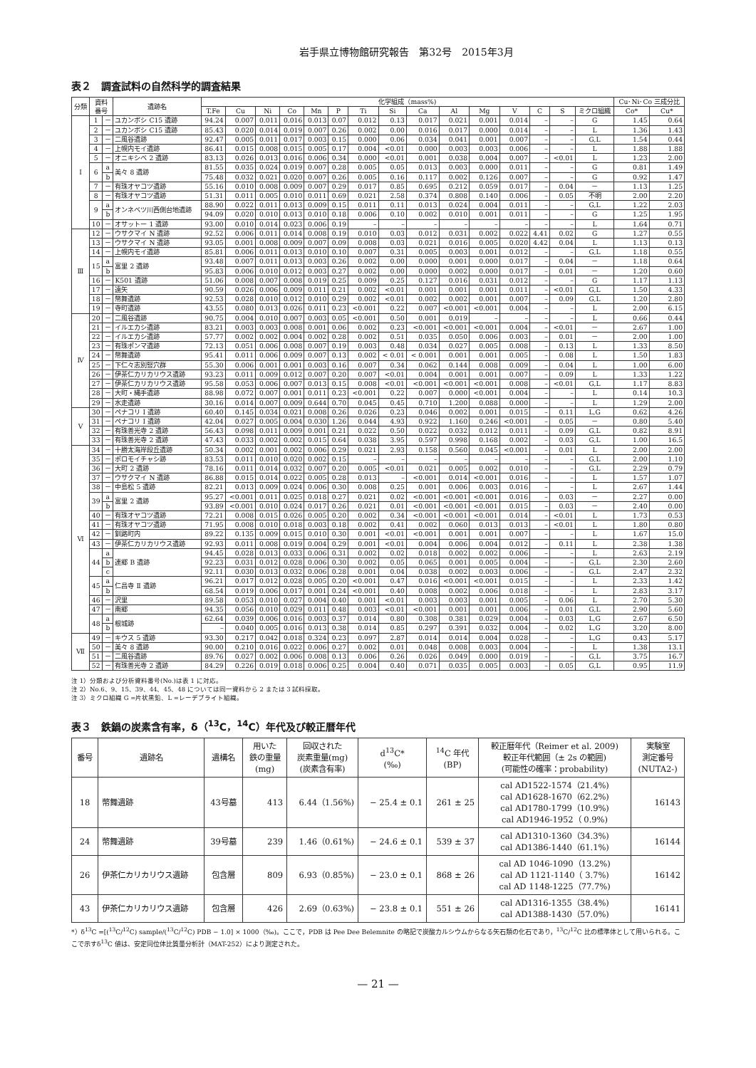岩手県立博物館研究報告　第32号　2015年3月
表２　調査試料の自然科学的調査結果
| 分類 | 資料 番号 | | 遺跡名 | 化学組成（mass%) | | | | | | | | | | | | | | | Cu･Ni･Co 三成分比 | |
| --- | --- | --- | --- | --- | --- | --- | --- | --- | --- | --- | --- | --- | --- | --- | --- | --- | --- | --- | --- | --- |
| | | | | T.Fe | Cu | Ni | Co | Mn | P | Ti | Si | Ca | Al | Mg | V | C | S | ミクロ組織 | Co* | Cu* |
| Ⅰ | 1 | － | ユカンボシ C15 遺跡 | 94.24 | 0.007 | 0.011 | 0.016 | 0.013 | 0.07 | 0.012 | 0.13 | 0.017 | 0.021 | 0.001 | 0.014 | – | – | G | 1.45 | 0.64 |
| | 2 | － | ユカンボシ C15 遺跡 | 85.43 | 0.020 | 0.014 | 0.019 | 0.007 | 0.26 | 0.002 | 0.00 | 0.016 | 0.017 | 0.000 | 0.014 | – | – | L | 1.36 | 1.43 |
| | 3 | － | 二風谷遺跡 | 92.47 | 0.005 | 0.011 | 0.017 | 0.003 | 0.15 | 0.000 | 0.06 | 0.034 | 0.041 | 0.001 | 0.007 | – | – | G,L | 1.54 | 0.44 |
| | 4 | － | 上幌内モイ遺跡 | 86.41 | 0.015 | 0.008 | 0.015 | 0.005 | 0.17 | 0.004 | <0.01 | 0.000 | 0.003 | 0.003 | 0.006 | – | – | L | 1.88 | 1.88 |
| | 5 | － | オニキシベ 2 遺跡 | 83.13 | 0.026 | 0.013 | 0.016 | 0.006 | 0.34 | 0.000 | <0.01 | 0.001 | 0.038 | 0.004 | 0.007 | – | <0.01 | L | 1.23 | 2.00 |
| | 6 | a | 美々 8 遺跡 | 81.55 | 0.035 | 0.024 | 0.019 | 0.007 | 0.28 | 0.005 | 0.05 | 0.013 | 0.003 | 0.000 | 0.011 | – | – | G | 0.81 | 1.49 |
| | | b | | 75.48 | 0.032 | 0.021 | 0.020 | 0.007 | 0.26 | 0.005 | 0.16 | 0.117 | 0.002 | 0.126 | 0.007 | – | – | G | 0.92 | 1.47 |
| | 7 | － | 有珠オヤコツ遺跡 | 55.16 | 0.010 | 0.008 | 0.009 | 0.007 | 0.29 | 0.017 | 0.85 | 0.695 | 0.212 | 0.059 | 0.017 | – | 0.04 | － | 1.13 | 1.25 |
| | 8 | － | 有珠オヤコツ遺跡 | 51.31 | 0.011 | 0.005 | 0.010 | 0.011 | 0.69 | 0.021 | 2.58 | 0.374 | 0.808 | 0.140 | 0.006 | – | 0.05 | 不明 | 2.00 | 2.20 |
| | 9 | a | オンネベツ川西側台地遺跡 | 88.90 | 0.022 | 0.011 | 0.013 | 0.009 | 0.15 | 0.011 | 0.11 | 0.013 | 0.024 | 0.004 | 0.011 | – | – | G,L | 1.22 | 2.03 |
| | | b | | 94.09 | 0.020 | 0.010 | 0.013 | 0.010 | 0.18 | 0.006 | 0.10 | 0.002 | 0.010 | 0.001 | 0.011 | – | – | G | 1.25 | 1.95 |
| | 10 | － | オサットー 1 遺跡 | 93.00 | 0.010 | 0.014 | 0.023 | 0.006 | 0.19 | – | – | – | – | – | – | – | – | L | 1.64 | 0.71 |
| Ⅲ | 12 | － | ウサクマイ N 遺跡 | 92.52 | 0.006 | 0.011 | 0.014 | 0.008 | 0.19 | 0.010 | 0.03 | 0.012 | 0.031 | 0.002 | 0.022 | 4.41 | 0.02 | G | 1.27 | 0.55 |
| | 13 | － | ウサクマイ N 遺跡 | 93.05 | 0.001 | 0.008 | 0.009 | 0.007 | 0.09 | 0.008 | 0.03 | 0.021 | 0.016 | 0.005 | 0.020 | 4.42 | 0.04 | L | 1.13 | 0.13 |
| | 14 | － | 上幌内モイ遺跡 | 85.81 | 0.006 | 0.011 | 0.013 | 0.010 | 0.10 | 0.007 | 0.31 | 0.005 | 0.003 | 0.001 | 0.012 | – | – | G,L | 1.18 | 0.55 |
| | 15 | a | 富里 2 遺跡 | 93.48 | 0.007 | 0.011 | 0.013 | 0.003 | 0.26 | 0.002 | 0.00 | 0.000 | 0.001 | 0.000 | 0.017 | – | 0.04 | － | 1.18 | 0.64 |
| | | b | | 95.83 | 0.006 | 0.010 | 0.012 | 0.003 | 0.27 | 0.002 | 0.00 | 0.000 | 0.002 | 0.000 | 0.017 | – | 0.01 | － | 1.20 | 0.60 |
| | 16 | － | K501 遺跡 | 51.06 | 0.008 | 0.007 | 0.008 | 0.019 | 0.25 | 0.009 | 0.25 | 0.127 | 0.016 | 0.031 | 0.012 | – | – | G | 1.17 | 1.13 |
| | 17 | － | 遠矢 | 90.59 | 0.026 | 0.006 | 0.009 | 0.011 | 0.21 | 0.002 | <0.01 | 0.001 | 0.001 | 0.001 | 0.011 | – | <0.01 | G,L | 1.50 | 4.33 |
| | 18 | － | 幣舞遺跡 | 92.53 | 0.028 | 0.010 | 0.012 | 0.010 | 0.29 | 0.002 | <0.01 | 0.002 | 0.002 | 0.001 | 0.007 | – | 0.09 | G,L | 1.20 | 2.80 |
| | 19 | － | 寺町遺跡 | 43.55 | 0.080 | 0.013 | 0.026 | 0.011 | 0.23 | <0.001 | 0.22 | 0.007 | <0.001 | <0.001 | 0.004 | – | – | L | 2.00 | 6.15 |
| Ⅳ | 20 | － | 二風谷遺跡 | 90.75 | 0.004 | 0.010 | 0.007 | 0.003 | 0.05 | <0.001 | 0.50 | 0.001 | 0.019 | – | – | – | – | L | 0.66 | 0.44 |
| | 21 | － | イルエカシ遺跡 | 83.21 | 0.003 | 0.003 | 0.008 | 0.001 | 0.06 | 0.002 | 0.23 | <0.001 | <0.001 | <0.001 | 0.004 | – | <0.01 | － | 2.67 | 1.00 |
| | 22 | － | イルエカシ遺跡 | 57.77 | 0.002 | 0.002 | 0.004 | 0.002 | 0.28 | 0.002 | 0.51 | 0.035 | 0.050 | 0.006 | 0.003 | – | 0.01 | － | 2.00 | 1.00 |
| | 23 | － | 有珠ポンマ遺跡 | 72.13 | 0.051 | 0.006 | 0.008 | 0.007 | 0.19 | 0.003 | 0.48 | 0.034 | 0.027 | 0.005 | 0.008 | – | 0.13 | L | 1.33 | 8.50 |
| | 24 | － | 幣舞遺跡 | 95.41 | 0.011 | 0.006 | 0.009 | 0.007 | 0.13 | 0.002 | < 0.01 | < 0.001 | 0.001 | 0.001 | 0.005 | – | 0.08 | L | 1.50 | 1.83 |
| | 25 | － | 下仁々志別竪穴群 | 55.30 | 0.006 | 0.001 | 0.001 | 0.003 | 0.16 | 0.007 | 0.34 | 0.062 | 0.144 | 0.008 | 0.009 | – | 0.04 | L | 1.00 | 6.00 |
| | 26 | － | 伊茶仁カリカリウス遺跡 | 93.23 | 0.011 | 0.009 | 0.012 | 0.007 | 0.20 | 0.007 | <0.01 | 0.004 | 0.001 | 0.001 | 0.007 | – | 0.09 | L | 1.33 | 1.22 |
| | 27 | － | 伊茶仁カリカリウス遺跡 | 95.58 | 0.053 | 0.006 | 0.007 | 0.013 | 0.15 | 0.008 | <0.01 | <0.001 | <0.001 | <0.001 | 0.008 | – | <0.01 | G,L | 1.17 | 8.83 |
| | 28 | － | 大町・縄手遺跡 | 88.98 | 0.072 | 0.007 | 0.001 | 0.011 | 0.23 | <0.001 | 0.22 | 0.007 | 0.000 | <0.001 | 0.004 | – | – | L | 0.14 | 10.3 |
| | 29 | － | 水走遺跡 | 30.16 | 0.014 | 0.007 | 0.009 | 0.644 | 0.70 | 0.045 | 0.45 | 0.710 | 1.200 | 0.088 | 0.000 | – | – | L | 1.29 | 2.00 |
| Ⅴ | 30 | － | ペナコリ Ⅰ 遺跡 | 60.40 | 0.145 | 0.034 | 0.021 | 0.008 | 0.26 | 0.026 | 0.23 | 0.046 | 0.002 | 0.001 | 0.015 | – | 0.11 | L,G | 0.62 | 4.26 |
| | 31 | － | ペナコリ Ⅰ 遺跡 | 42.04 | 0.027 | 0.005 | 0.004 | 0.030 | 1.26 | 0.044 | 4.93 | 0.922 | 1.160 | 0.246 | <0.001 | – | 0.05 | － | 0.80 | 5.40 |
| | 32 | － | 有珠善光寺 2 遺跡 | 56.43 | 0.098 | 0.011 | 0.009 | 0.001 | 0.21 | 0.022 | 0.50 | 0.022 | 0.032 | 0.012 | 0.011 | – | 0.09 | G,L | 0.82 | 8.91 |
| | 33 | － | 有珠善光寺 2 遺跡 | 47.43 | 0.033 | 0.002 | 0.002 | 0.015 | 0.64 | 0.038 | 3.95 | 0.597 | 0.998 | 0.168 | 0.002 | – | 0.03 | G,L | 1.00 | 16.5 |
| Ⅵ | 34 | － | 十勝太海岸段丘遺跡 | 50.34 | 0.002 | 0.001 | 0.002 | 0.006 | 0.29 | 0.021 | 2.93 | 0.158 | 0.560 | 0.045 | <0.001 | – | 0.01 | L | 2.00 | 2.00 |
| | 35 | － | ポロモイチャシ跡 | 83.53 | 0.011 | 0.010 | 0.020 | 0.002 | 0.15 | – | – | – | – | – | – | – | – | G,L | 2.00 | 1.10 |
| | 36 | － | 大町 2 遺跡 | 78.16 | 0.011 | 0.014 | 0.032 | 0.007 | 0.20 | 0.005 | <0.01 | 0.021 | 0.005 | 0.002 | 0.010 | – | – | G,L | 2.29 | 0.79 |
| | 37 | － | ウサクマイ N 遺跡 | 86.88 | 0.015 | 0.014 | 0.022 | 0.005 | 0.28 | 0.013 | – | <0.001 | 0.014 | <0.001 | 0.016 | – | – | L | 1.57 | 1.07 |
| | 38 | － | 中島松 5 遺跡 | 82.21 | 0.013 | 0.009 | 0.024 | 0.006 | 0.30 | 0.008 | 0.25 | 0.001 | 0.006 | 0.003 | 0.016 | – | – | L | 2.67 | 1.44 |
| | 39 | a | 富里 2 遺跡 | 95.27 | <0.001 | 0.011 | 0.025 | 0.018 | 0.27 | 0.021 | 0.02 | <0.001 | <0.001 | <0.001 | 0.016 | – | 0.03 | － | 2.27 | 0.00 |
| | | b | | 93.89 | <0.001 | 0.010 | 0.024 | 0.017 | 0.26 | 0.021 | 0.01 | <0.001 | <0.001 | <0.001 | 0.015 | – | 0.03 | － | 2.40 | 0.00 |
| | 40 | － | 有珠オヤコツ遺跡 | 72.21 | 0.008 | 0.015 | 0.026 | 0.005 | 0.20 | 0.002 | 0.34 | <0.001 | <0.001 | <0.001 | 0.014 | – | <0.01 | L | 1.73 | 0.53 |
| | 41 | － | 有珠オヤコツ遺跡 | 71.95 | 0.008 | 0.010 | 0.018 | 0.003 | 0.18 | 0.002 | 0.41 | 0.002 | 0.060 | 0.013 | 0.013 | – | <0.01 | L | 1.80 | 0.80 |
| | 42 | － | 釧路町内 | 89.22 | 0.135 | 0.009 | 0.015 | 0.010 | 0.30 | 0.001 | <0.01 | <0.001 | 0.001 | 0.001 | 0.007 | – | – | L | 1.67 | 15.0 |
| | 43 | － | 伊茶仁カリカリウス遺跡 | 92.93 | 0.011 | 0.008 | 0.019 | 0.004 | 0.29 | 0.001 | <0.01 | 0.004 | 0.006 | 0.004 | 0.012 | – | 0.11 | L | 2.38 | 1.38 |
| | 44 | a | 連郷 B 遺跡 | 94.45 | 0.028 | 0.013 | 0.033 | 0.006 | 0.31 | 0.002 | 0.02 | 0.018 | 0.002 | 0.002 | 0.006 | – | – | L | 2.63 | 2.19 |
| | | b | | 92.23 | 0.031 | 0.012 | 0.028 | 0.006 | 0.30 | 0.002 | 0.05 | 0.065 | 0.001 | 0.005 | 0.004 | – | – | G,L | 2.30 | 2.60 |
| | | c | | 92.11 | 0.030 | 0.013 | 0.032 | 0.006 | 0.28 | 0.001 | 0.04 | 0.038 | 0.002 | 0.003 | 0.006 | – | – | G,L | 2.47 | 2.32 |
| | 45 | a | 仁昌寺 Ⅱ 遺跡 | 96.21 | 0.017 | 0.012 | 0.028 | 0.005 | 0.20 | <0.001 | 0.47 | 0.016 | <0.001 | <0.001 | 0.015 | – | – | L | 2.33 | 1.42 |
| | | b | | 68.54 | 0.019 | 0.006 | 0.017 | 0.001 | 0.24 | <0.001 | 0.40 | 0.008 | 0.002 | 0.006 | 0.018 | – | – | L | 2.83 | 3.17 |
| | 46 | － | 沢里 | 89.58 | 0.053 | 0.010 | 0.027 | 0.004 | 0.40 | 0.001 | <0.01 | 0.003 | 0.003 | 0.001 | 0.005 | – | 0.06 | L | 2.70 | 5.30 |
| | 47 | － | 南郷 | 94.35 | 0.056 | 0.010 | 0.029 | 0.011 | 0.48 | 0.003 | <0.01 | <0.001 | 0.001 | 0.001 | 0.006 | – | 0.01 | G,L | 2.90 | 5.60 |
| | 48 | a | 根城跡 | 62.64 | 0.039 | 0.006 | 0.016 | 0.003 | 0.37 | 0.014 | 0.80 | 0.308 | 0.381 | 0.029 | 0.004 | – | 0.03 | L,G | 2.67 | 6.50 |
| | | b | | – | 0.040 | 0.005 | 0.016 | 0.013 | 0.38 | 0.014 | 0.85 | 0.297 | 0.391 | 0.032 | 0.004 | – | 0.02 | L,G | 3.20 | 8.00 |
| Ⅶ | 49 | － | キウス 5 遺跡 | 93.30 | 0.217 | 0.042 | 0.018 | 0.324 | 0.23 | 0.097 | 2.87 | 0.014 | 0.014 | 0.004 | 0.028 | – | – | L,G | 0.43 | 5.17 |
| | 50 | － | 美々 8 遺跡 | 90.00 | 0.210 | 0.016 | 0.022 | 0.006 | 0.27 | 0.002 | 0.01 | 0.048 | 0.008 | 0.003 | 0.004 | – | – | L | 1.38 | 13.1 |
| | 51 | － | 二風谷遺跡 | 89.76 | 0.027 | 0.002 | 0.006 | 0.008 | 0.13 | 0.006 | 0.26 | 0.026 | 0.049 | 0.000 | 0.019 | – | – | G,L | 3.75 | 16.7 |
| | 52 | － | 有珠善光寺 2 遺跡 | 84.29 | 0.226 | 0.019 | 0.018 | 0.006 | 0.25 | 0.004 | 0.40 | 0.071 | 0.035 | 0.005 | 0.003 | – | 0.05 | G,L | 0.95 | 11.9 |
注 1）分類および分析資料番号(No.)は表 1 に対応。
注 2）No.6、9、15、39、44、45、48 については同一資料から 2 または 3 試料採取。
注 3）ミクロ組織 G =片状黒鉛、L =レーデブライト組織。
表３　鉄鍋の炭素含有率，δ（<sup>13</sup>C，<sup>14</sup>C）年代及び較正暦年代
| 番号 | 遺跡名 | 遺構名 | 用いた 鉄の重量 (mg) | 回収された 炭素重量(mg) (炭素含有率) | d<sup>13</sup>C* (‰) | <sup>14</sup>C 年代 (BP) | 較正暦年代（Reimer et al. 2009) 較正年代範囲（± 2s の範囲) (可能性の確率：probability) | 実験室 測定番号 (NUTA2-) |
| --- | --- | --- | --- | --- | --- | --- | --- | --- |
| 18 | 幣舞遺跡 | 43号墓 | 413 | 6.44（1.56%) | − 25.4 ± 0.1 | 261 ± 25 | cal AD1522-1574（21.4%) cal AD1628-1670（62.2%) cal AD1780-1799（10.9%) cal AD1946-1952（ 0.9%) | 16143 |
| 24 | 幣舞遺跡 | 39号墓 | 239 | 1.46（0.61%) | − 24.6 ± 0.1 | 539 ± 37 | cal AD1310-1360（34.3%) cal AD1386-1440（61.1%) | 16144 |
| 26 | 伊茶仁カリカリウス遺跡 | 包含層 | 809 | 6.93（0.85%) | − 23.0 ± 0.1 | 868 ± 26 | cal AD 1046-1090（13.2%) cal AD 1121-1140（ 3.7%) cal AD 1148-1225（77.7%) | 16142 |
| 43 | 伊茶仁カリカリウス遺跡 | 包含層 | 426 | 2.69（0.63%) | − 23.8 ± 0.1 | 551 ± 26 | cal AD1316-1355（38.4%) cal AD1388-1430（57.0%) | 16141 |
*）δ<sup>13</sup>C =[(<sup>13</sup>C/<sup>12</sup>C) sample/(<sup>13</sup>C/<sup>12</sup>C) PDB − 1.0] × 1000（‰)。ここで，PDB は Pee Dee Belemnite の略記で炭酸カルシウムからなる矢石類の化石であり，<sup>13</sup>C/<sup>12</sup>C 比の標準体として用いられる。ここで示すδ<sup>13</sup>C 値は、安定同位体比質量分析計（MAT-252）により測定された。
— 21 —